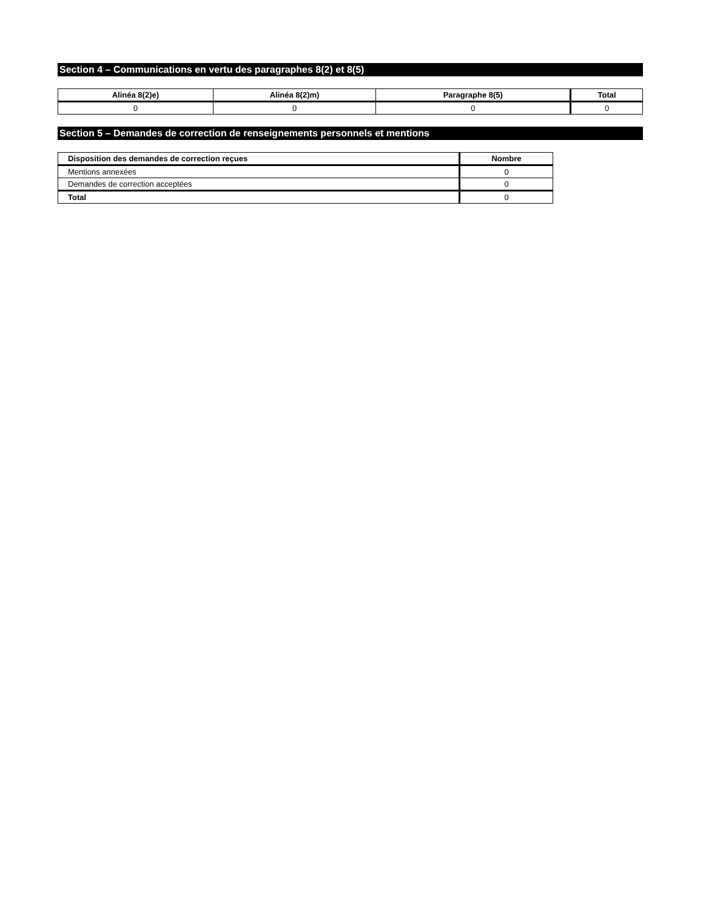Section 4 – Communications en vertu des paragraphes 8(2) et 8(5)
| Alinéa 8(2)e) | Alinéa 8(2)m) | Paragraphe 8(5) | Total |
| --- | --- | --- | --- |
| 0 | 0 | 0 | 0 |
Section 5 – Demandes de correction de renseignements personnels et mentions
| Disposition des demandes de correction reçues | Nombre |
| --- | --- |
| Mentions annexées | 0 |
| Demandes de correction acceptées | 0 |
| Total | 0 |